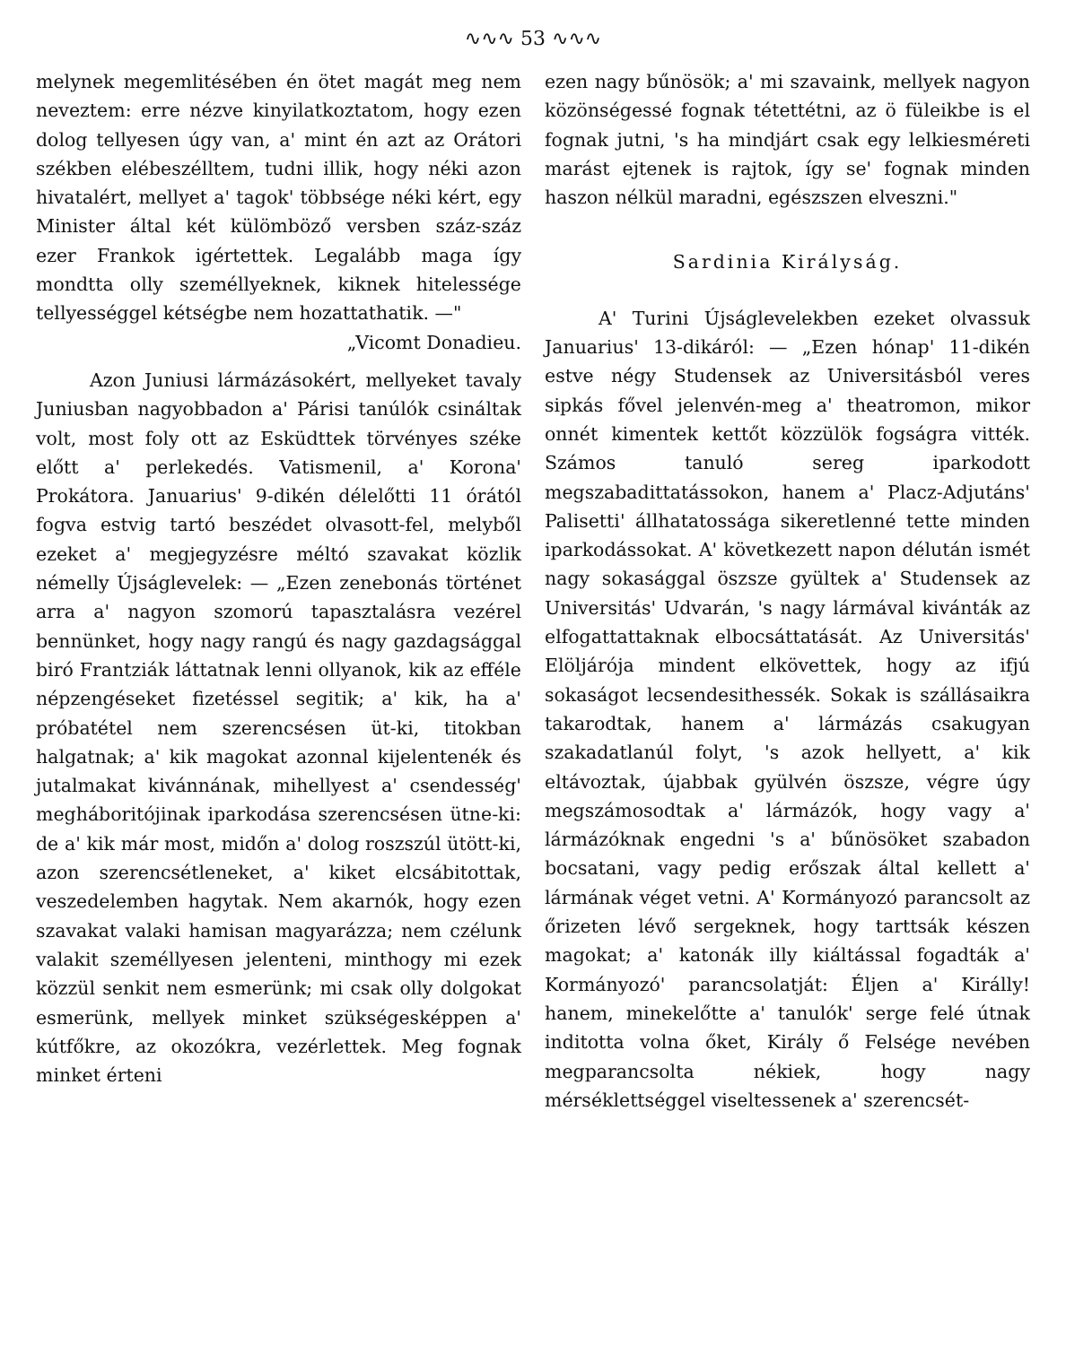∿∿∿ 53 ∿∿∿
melynek megemlitésében én ötet magát meg nem neveztem: erre nézve kinyilatkoztatom, hogy ezen dolog tellyesen úgy van, a' mint én azt az Orátori székben elébeszélltem, tudni illik, hogy néki azon hivatalért, mellyet a' tagok' többsége néki kért, egy Minister által két külömböző versben száz-száz ezer Frankok igértettek. Legalább maga így mondtta olly személlyeknek, kiknek hitelessége tellyességgel kétségbe nem hozattathatik. —"
„Vicomt Donadieu.
Azon Juniusi lármázásokért, mellyeket tavaly Juniusban nagyobbadon a' Párisi tanúlók csináltak volt, most foly ott az Esküdttek törvényes széke előtt a' perlekedés. Vatismenil, a' Korona' Prokátora. Januarius' 9-dikén délelőtti 11 órától fogva estvig tartó beszédet olvasott-fel, melyből ezeket a' megjegyzésre méltó szavakat közlik némelly Újságlevelek: — „Ezen zenebonás történet arra a' nagyon szomorú tapasztalásra vezérel bennünket, hogy nagy rangú és nagy gazdagsággal biró Frantziák láttatnak lenni ollyanok, kik az efféle népzengéseket fizetéssel segitik; a' kik, ha a' próbatétel nem szerencsésen üt-ki, titokban halgatnak; a' kik magokat azonnal kijelentenék és jutalmakat kivánnának, mihellyest a' csendesség' megháboritójinak iparkodása szerencsésen ütne-ki: de a' kik már most, midőn a' dolog roszszúl ütött-ki, azon szerencsétleneket, a' kiket elcsábitottak, veszedelemben hagytak. Nem akarnók, hogy ezen szavakat valaki hamisan magyarázza; nem czélunk valakit személlyesen jelenteni, minthogy mi ezek közzül senkit nem esmerünk; mi csak olly dolgokat esmerünk, mellyek minket szükségesképpen a' kútfőkre, az okozókra, vezérlettek. Meg fognak minket érteni
ezen nagy bűnösök; a' mi szavaink, mellyek nagyon közönségessé fognak tétettétni, az ö füleikbe is el fognak jutni, 's ha mindjárt csak egy lelkiesméreti marást ejtenek is rajtok, így se' fognak minden haszon nélkül maradni, egészszen elveszni."
Sardinia Királyság.
A' Turini Újságlevelekben ezeket olvassuk Januarius' 13-dikáról: — „Ezen hónap' 11-dikén estve négy Studensek az Universitásból veres sipkás fővel jelenvén-meg a' theatromon, mikor onnét kimentek kettőt közzülök fogságra vitték. Számos tanuló sereg iparkodott megszabadittatássokon, hanem a' Placz-Adjutáns' Palisetti' állhatatossága sikeretlenné tette minden iparkodássokat. A' következett napon délután ismét nagy sokasággal öszsze gyültek a' Studensek az Universitás' Udvarán, 's nagy lármával kivánták az elfogattattaknak elbocsáttatását. Az Universitás' Elöljárója mindent elkövettek, hogy az ifjú sokaságot lecsendesithessék. Sokak is szállásaikra takarodtak, hanem a' lármázás csakugyan szakadatlanúl folyt, 's azok hellyett, a' kik eltávoztak, újabbak gyülvén öszsze, végre úgy megszámosodtak a' lármázók, hogy vagy a' lármázóknak engedni 's a' bűnösöket szabadon bocsatani, vagy pedig erőszak által kellett a' lármának véget vetni. A' Kormányozó parancsolt az őrizeten lévő sergeknek, hogy tarttsák készen magokat; a' katonák illy kiáltással fogadták a' Kormányozó' parancsolatját: Éljen a' Királly! hanem, minekelőtte a' tanulók' serge felé útnak inditotta volna őket, Király ő Felsége nevében megparancsolta nékiek, hogy nagy mérséklettséggel viseltessenek a' szerencsét-